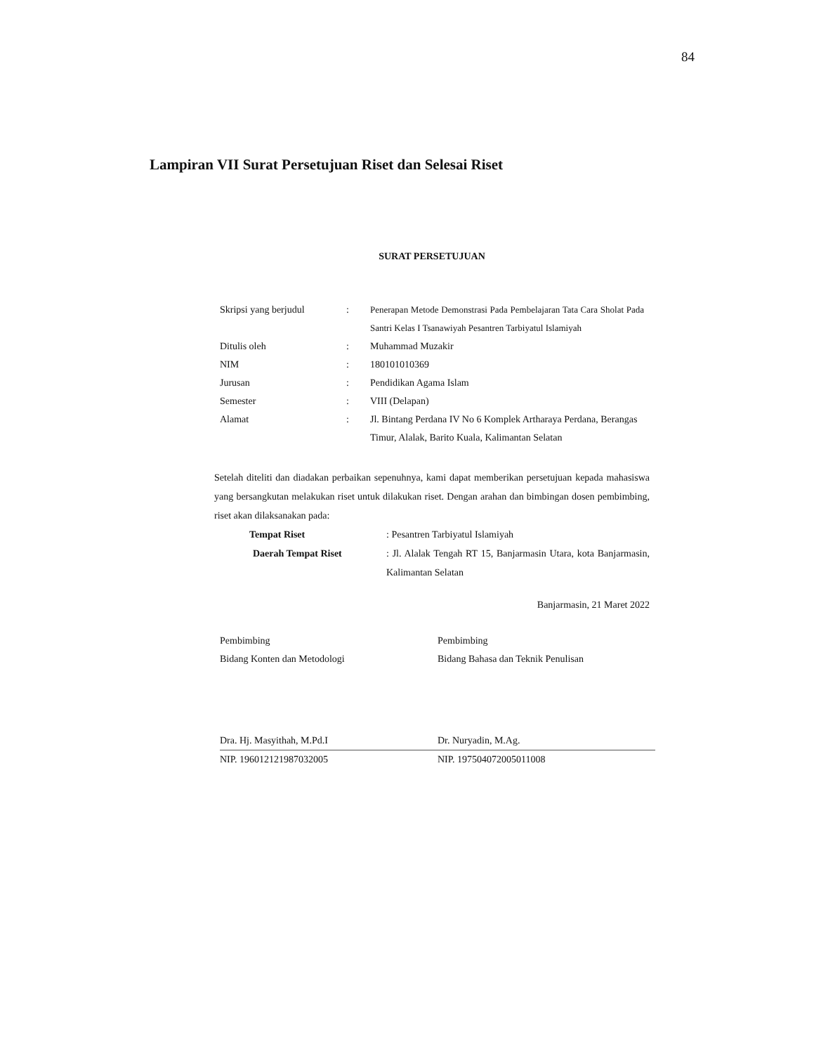84
Lampiran VII Surat Persetujuan Riset dan Selesai Riset
SURAT PERSETUJUAN
| Skripsi yang berjudul | : | Penerapan Metode Demonstrasi Pada Pembelajaran Tata Cara Sholat Pada Santri Kelas I Tsanawiyah Pesantren Tarbiyatul Islamiyah |
| Ditulis oleh | : | Muhammad Muzakir |
| NIM | : | 180101010369 |
| Jurusan | : | Pendidikan Agama Islam |
| Semester | : | VIII (Delapan) |
| Alamat | : | Jl. Bintang Perdana IV No 6 Komplek Artharaya Perdana, Berangas Timur, Alalak, Barito Kuala, Kalimantan Selatan |
Setelah diteliti dan diadakan perbaikan sepenuhnya, kami dapat memberikan persetujuan kepada mahasiswa yang bersangkutan melakukan riset untuk dilakukan riset. Dengan arahan dan bimbingan dosen pembimbing, riset akan dilaksanakan pada:
| Tempat Riset | : Pesantren Tarbiyatul Islamiyah |
| Daerah Tempat Riset | : Jl. Alalak Tengah RT 15, Banjarmasin Utara, kota Banjarmasin, Kalimantan Selatan |
Banjarmasin, 21 Maret 2022
Pembimbing
Bidang Konten dan Metodologi
Dra. Hj. Masyithah, M.Pd.I
NIP. 196012121987032005
Pembimbing
Bidang Bahasa dan Teknik Penulisan
Dr. Nuryadin, M.Ag.
NIP. 197504072005011008